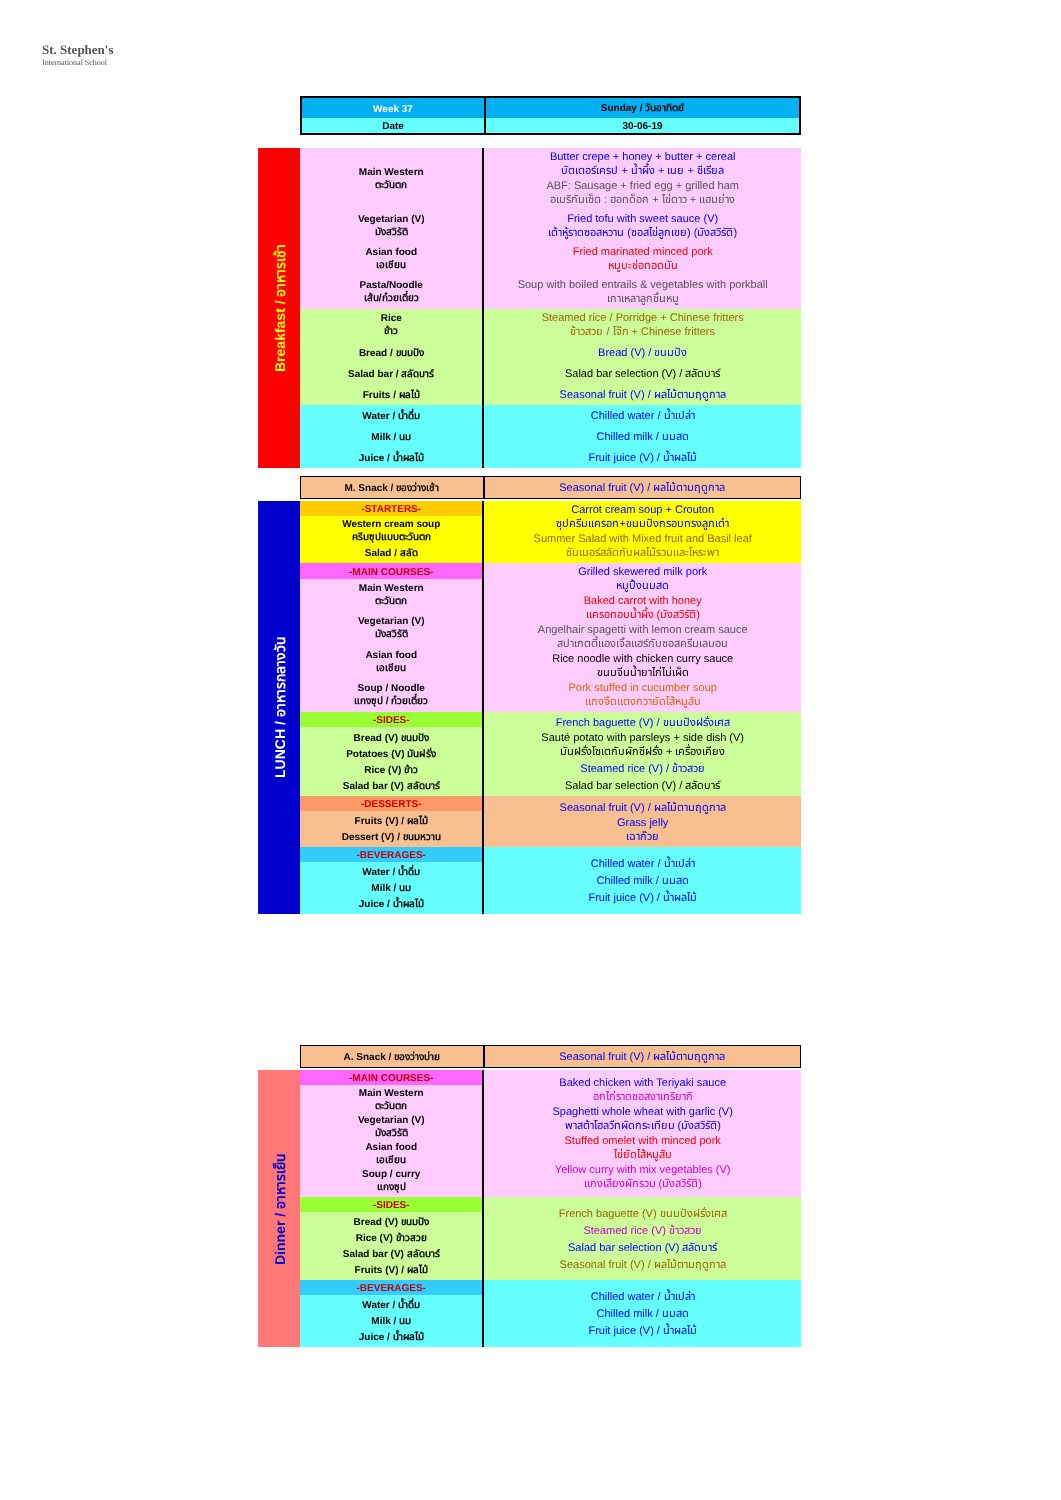St. Stephen's
International School
| Week 37 | Sunday / วันอาทิตย์ |
| Date | 30-06-19 |
| Breakfast / อาหารเช้า | Main Western ตะวันตก | Butter crepe + honey + butter + cereal บัตเตอร์เครป + น้ำผึ้ง + เนย + ซีเรียล ABF: Sausage + fried egg + grilled ham อเมริกันเซ็ต : ฮอทด็อก + ไข่ดาว + แฮมย่าง |
| | Vegetarian (V) มังสวิรัติ | Fried tofu with sweet sauce (V) เต้าหู้ราดซอสหวาน (ซอสไข่ลูกเขย) (มังสวิรัติ) |
| | Asian food เอเชียน | Fried marinated minced pork หมูบะช่อทอดมัน |
| | Pasta/Noodle เส้น/ก๋วยเตี๋ยว | Soup with boiled entrails & vegetables with porkball เกาเหลาลูกชิ้นหมู |
| | Rice ข้าว | Steamed rice / Porridge + Chinese fritters ข้าวสวย / โจ๊ก + Chinese fritters |
| | Bread / ขนมปัง | Bread (V) / ขนมปัง |
| | Salad bar / สลัดบาร์ | Salad bar selection (V) / สลัดบาร์ |
| | Fruits / ผลไม้ | Seasonal fruit (V) / ผลไม้ตามฤดูกาล |
| | Water / น้ำดื่ม | Chilled water / น้ำเปล่า |
| | Milk / นม | Chilled milk / นมสด |
| | Juice / น้ำผลไม้ | Fruit juice (V) / น้ำผลไม้ |
| M. Snack / ของว่างเช้า | Seasonal fruit (V) / ผลไม้ตามฤดูกาล |
| LUNCH / อาหารกลางวัน | -STARTERS- | Carrot cream soup + Crouton ซุปครีมแครอท+ขนมปังกรอบทรงลูกเต๋า Summer Salad with Mixed fruit and Basil leaf ซัมเมอร์สลัดกับผลไม้รวมและโหระพา |
| | Western cream soup ครีมซุปแบบตะวันตก Salad / สลัด | |
| | -MAIN COURSES- | Grilled skewered milk pork หมูปิ้งนมสด Baked carrot with honey แครอทอบน้ำผึ้ง (มังสวิรัติ) Angelhair spagetti with lemon cream sauce สปาเกตตี้แองเจิ้ลแฮร์กับซอสครีมเลมอน Rice noodle with chicken curry sauce ขนมจีนน้ำยาไก่ไม่เผ็ด Pork stuffed in cucumber soup แกงจืดแตงกวายัดไส้หมูสับ |
| | Main Western ตะวันตก | |
| | Vegetarian (V) มังสวิรัติ | |
| | Asian food เอเชียน | |
| | Soup / Noodle แกงซุป / ก๋วยเตี๋ยว | |
| | -SIDES- | French baguette (V) / ขนมปังฝรั่งเศส Sauté potato with parsleys + side dish (V) มันฝรั่งโซเตกับผักชีฝรั่ง + เครื่องเคียง Steamed rice (V) / ข้าวสวย Salad bar selection (V) / สลัดบาร์ |
| | Bread (V) ขนมปัง Potatoes (V) มันฝรั่ง Rice (V) ข้าว Salad bar (V) สลัดบาร์ | |
| | -DESSERTS- | Seasonal fruit (V) / ผลไม้ตามฤดูกาล Grass jelly เฉาก๊วย |
| | Fruits (V) / ผลไม้ Dessert (V) / ขนมหวาน | |
| | -BEVERAGES- | Chilled water / น้ำเปล่า Chilled milk / นมสด Fruit juice (V) / น้ำผลไม้ |
| | Water / น้ำดื่ม Milk / นม Juice / น้ำผลไม้ | |
| A. Snack / ของว่างบ่าย | Seasonal fruit (V) / ผลไม้ตามฤดูกาล |
| Dinner / อาหารเย็น | -MAIN COURSES- | Baked chicken with Teriyaki sauce อกไก่ราดซอสงาเทริยากิ Spaghetti whole wheat with garlic (V) พาสต้าโฮลวีทผัดกระเทียม (มังสวิรัติ) Stuffed omelet with minced pork ไข่ยัดไส้หมูสับ Yellow curry with mix vegetables (V) แกงเลียงผักรวม (มังสวิรัติ) |
| | Main Western ตะวันตก Vegetarian (V) มังสวิรัติ Asian food เอเชียน Soup / curry แกงซุป | |
| | -SIDES- | French baguette (V) ขนมปังฝรั่งเศส Steamed rice (V) ข้าวสวย Salad bar selection (V) สลัดบาร์ Seasonal fruit (V) / ผลไม้ตามฤดูกาล |
| | Bread (V) ขนมปัง Rice (V) ข้าวสวย Salad bar (V) สลัดบาร์ Fruits (V) / ผลไม้ | |
| | -BEVERAGES- | Chilled water / น้ำเปล่า Chilled milk / นมสด Fruit juice (V) / น้ำผลไม้ |
| | Water / น้ำดื่ม Milk / นม Juice / น้ำผลไม้ | |